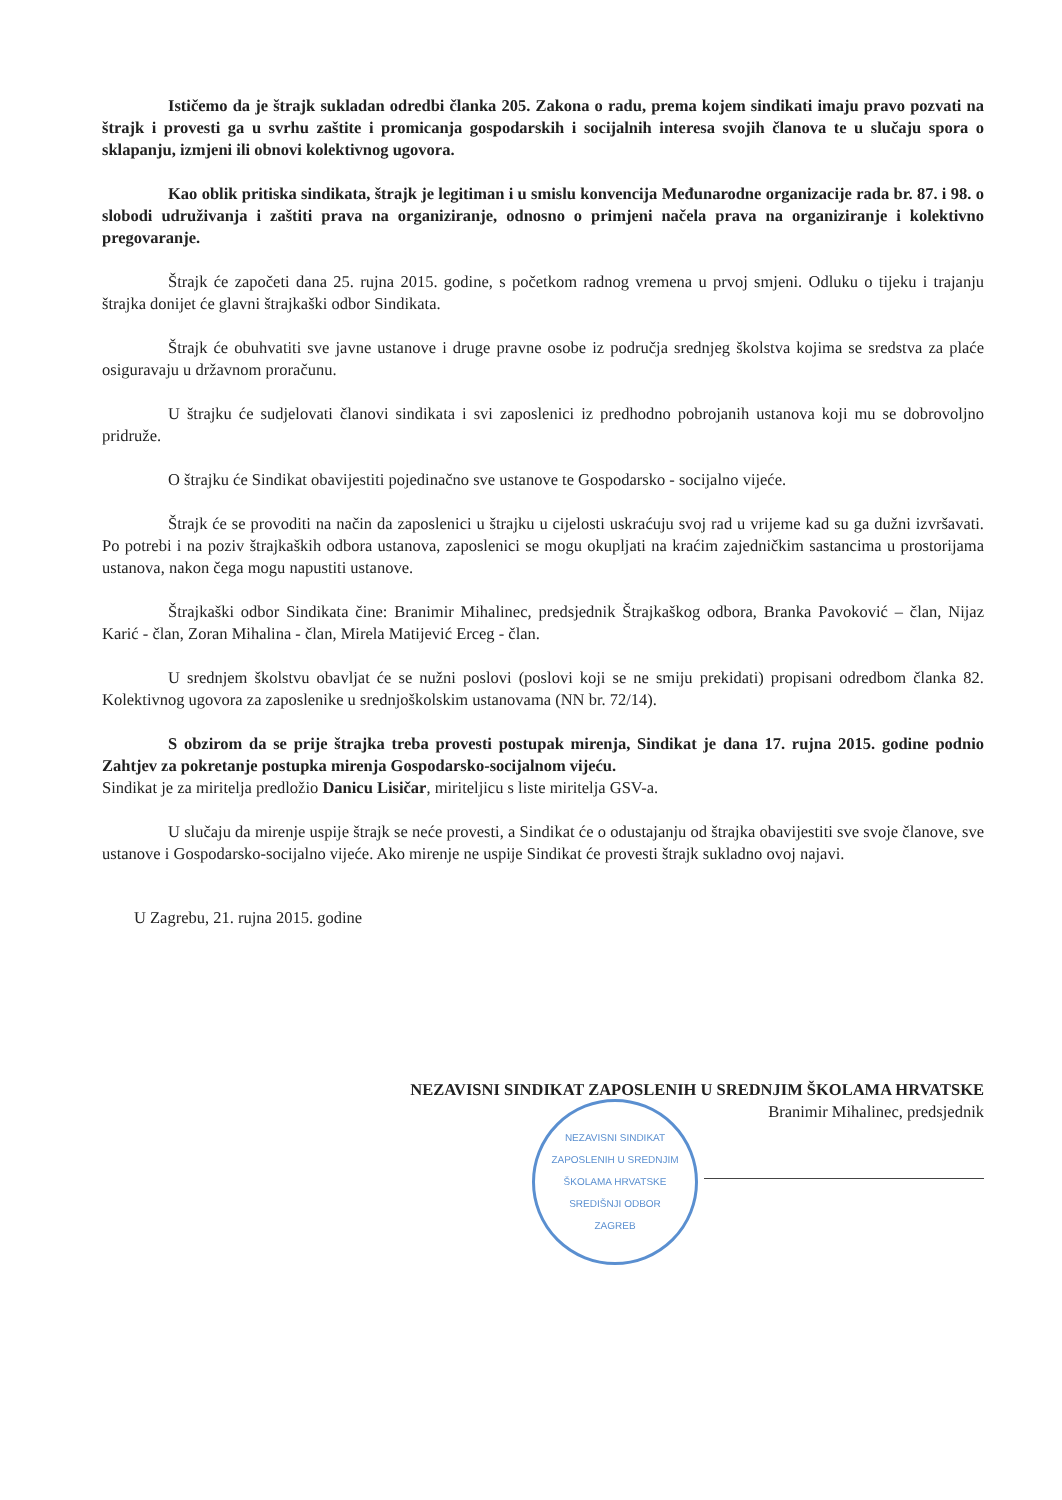Ističemo da je štrajk sukladan odredbi članka 205. Zakona o radu, prema kojem sindikati imaju pravo pozvati na štrajk i provesti ga u svrhu zaštite i promicanja gospodarskih i socijalnih interesa svojih članova te u slučaju spora o sklapanju, izmjeni ili obnovi kolektivnog ugovora.
Kao oblik pritiska sindikata, štrajk je legitiman i u smislu konvencija Međunarodne organizacije rada br. 87. i 98. o slobodi udruživanja i zaštiti prava na organiziranje, odnosno o primjeni načela prava na organiziranje i kolektivno pregovaranje.
Štrajk će započeti dana 25. rujna 2015. godine, s početkom radnog vremena u prvoj smjeni. Odluku o tijeku i trajanju štrajka donijet će glavni štrajkaški odbor Sindikata.
Štrajk će obuhvatiti sve javne ustanove i druge pravne osobe iz područja srednjeg školstva kojima se sredstva za plaće osiguravaju u državnom proračunu.
U štrajku će sudjelovati članovi sindikata i svi zaposlenici iz predhodno pobrojanih ustanova koji mu se dobrovoljno pridruže.
O štrajku će Sindikat obavijestiti pojedinačno sve ustanove te Gospodarsko - socijalno vijeće.
Štrajk će se provoditi na način da zaposlenici u štrajku u cijelosti uskraćuju svoj rad u vrijeme kad su ga dužni izvršavati. Po potrebi i na poziv štrajkaških odbora ustanova, zaposlenici se mogu okupljati na kraćim zajedničkim sastancima u prostorijama ustanova, nakon čega mogu napustiti ustanove.
Štrajkaški odbor Sindikata čine: Branimir Mihalinec, predsjednik Štrajkaškog odbora, Branka Pavoković – član, Nijaz Karić - član, Zoran Mihalina - član, Mirela Matijević Erceg - član.
U srednjem školstvu obavljat će se nužni poslovi (poslovi koji se ne smiju prekidati) propisani odredbom članka 82. Kolektivnog ugovora za zaposlenike u srednjoškolskim ustanovama (NN br. 72/14).
S obzirom da se prije štrajka treba provesti postupak mirenja, Sindikat je dana 17. rujna 2015. godine podnio Zahtjev za pokretanje postupka mirenja Gospodarsko-socijalnom vijeću.
Sindikat je za miritelja predložio Danicu Lisičar, miriteljicu s liste miritelja GSV-a.
U slučaju da mirenje uspije štrajk se neće provesti, a Sindikat će o odustajanju od štrajka obavijestiti sve svoje članove, sve ustanove i Gospodarsko-socijalno vijeće. Ako mirenje ne uspije Sindikat će provesti štrajk sukladno ovoj najavi.
U Zagrebu, 21. rujna 2015. godine
NEZAVISNI SINDIKAT ZAPOSLENIH U SREDNJIM ŠKOLAMA HRVATSKE
Branimir Mihalinec, predsjednik
NEZAVISNI SINDIKAT ZAPOSLENIH U SREDNJIM ŠKOLAMA HRVATSKE
SREDIŠNJI ODBOR
ZAGREB